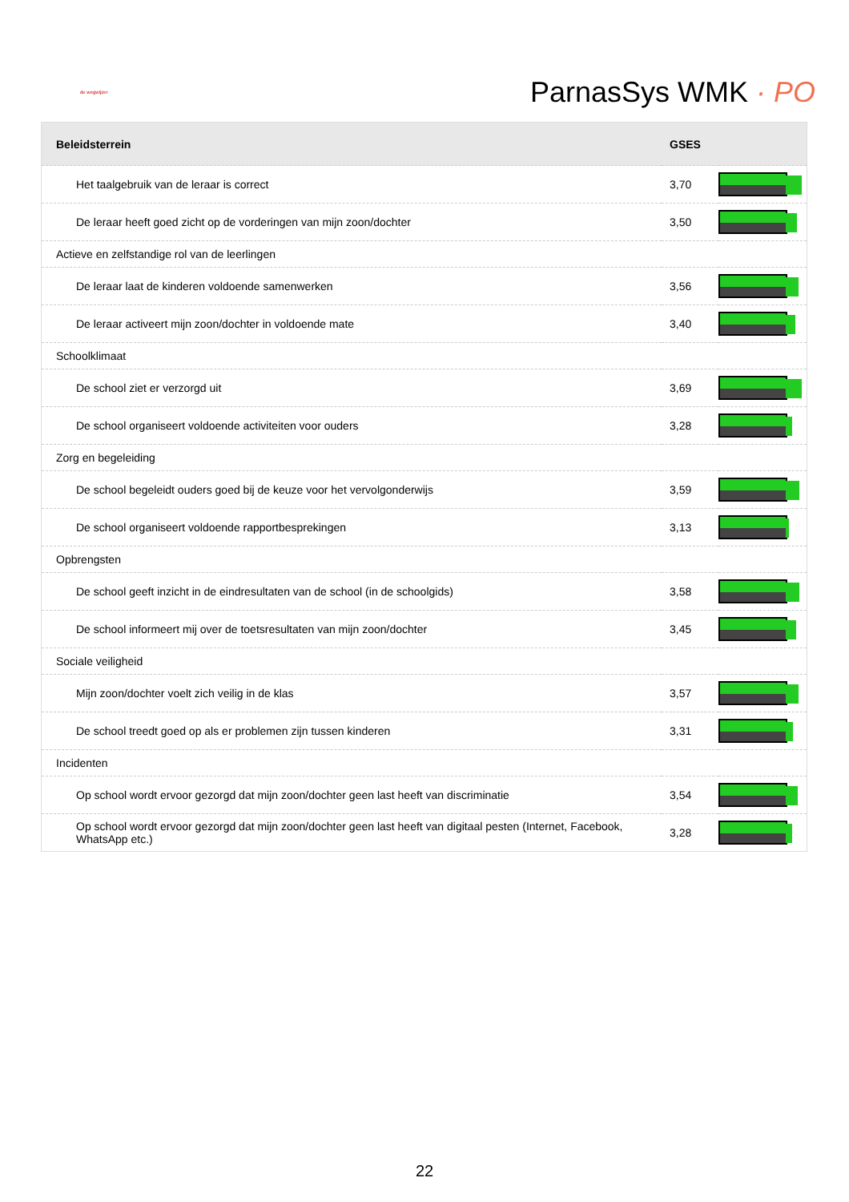de wegwijzer
ParnasSys WMK · PO
| Beleidsterrein | GSES | |
| --- | --- | --- |
| Het taalgebruik van de leraar is correct | 3,70 | |
| De leraar heeft goed zicht op de vorderingen van mijn zoon/dochter | 3,50 | |
| Actieve en zelfstandige rol van de leerlingen | | |
| De leraar laat de kinderen voldoende samenwerken | 3,56 | |
| De leraar activeert mijn zoon/dochter in voldoende mate | 3,40 | |
| Schoolklimaat | | |
| De school ziet er verzorgd uit | 3,69 | |
| De school organiseert voldoende activiteiten voor ouders | 3,28 | |
| Zorg en begeleiding | | |
| De school begeleidt ouders goed bij de keuze voor het vervolgonderwijs | 3,59 | |
| De school organiseert voldoende rapportbesprekingen | 3,13 | |
| Opbrengsten | | |
| De school geeft inzicht in de eindresultaten van de school (in de schoolgids) | 3,58 | |
| De school informeert mij over de toetsresultaten van mijn zoon/dochter | 3,45 | |
| Sociale veiligheid | | |
| Mijn zoon/dochter voelt zich veilig in de klas | 3,57 | |
| De school treedt goed op als er problemen zijn tussen kinderen | 3,31 | |
| Incidenten | | |
| Op school wordt ervoor gezorgd dat mijn zoon/dochter geen last heeft van discriminatie | 3,54 | |
| Op school wordt ervoor gezorgd dat mijn zoon/dochter geen last heeft van digitaal pesten (Internet, Facebook, WhatsApp etc.) | 3,28 | |
22